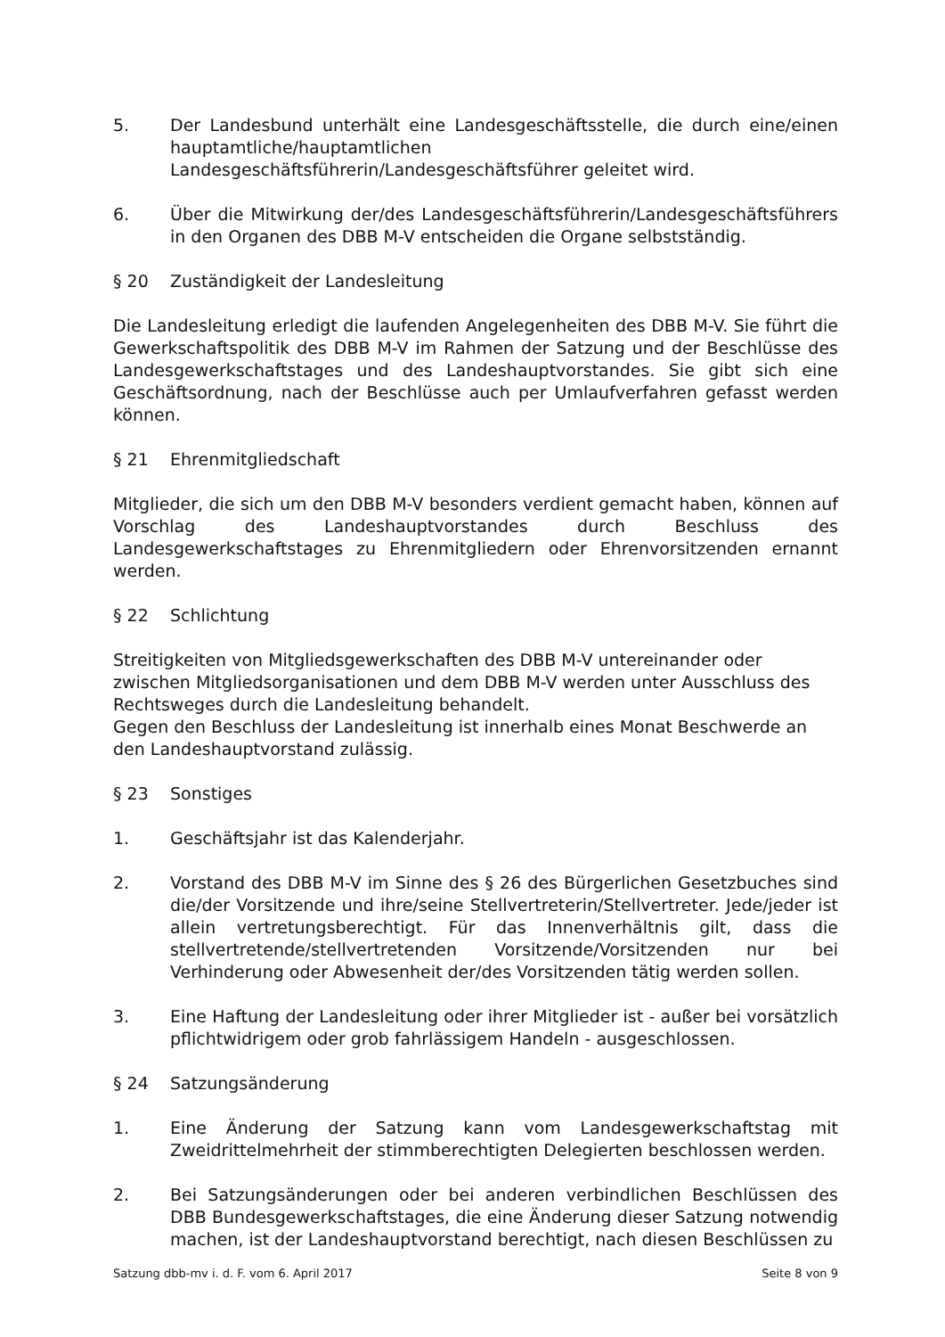5. Der Landesbund unterhält eine Landesgeschäftsstelle, die durch eine/einen hauptamtliche/hauptamtlichen Landesgeschäftsführerin/Landesgeschäftsführer geleitet wird.
6. Über die Mitwirkung der/des Landesgeschäftsführerin/Landesgeschäftsführers in den Organen des DBB M-V entscheiden die Organe selbstständig.
§ 20 Zuständigkeit der Landesleitung
Die Landesleitung erledigt die laufenden Angelegenheiten des DBB M-V. Sie führt die Gewerkschaftspolitik des DBB M-V im Rahmen der Satzung und der Beschlüsse des Landesgewerkschaftstages und des Landeshauptvorstandes. Sie gibt sich eine Geschäftsordnung, nach der Beschlüsse auch per Umlaufverfahren gefasst werden können.
§ 21 Ehrenmitgliedschaft
Mitglieder, die sich um den DBB M-V besonders verdient gemacht haben, können auf Vorschlag des Landeshauptvorstandes durch Beschluss des Landesgewerkschaftstages zu Ehrenmitgliedern oder Ehrenvorsitzenden ernannt werden.
§ 22 Schlichtung
Streitigkeiten von Mitgliedsgewerkschaften des DBB M-V untereinander oder zwischen Mitgliedsorganisationen und dem DBB M-V werden unter Ausschluss des Rechtsweges durch die Landesleitung behandelt.
Gegen den Beschluss der Landesleitung ist innerhalb eines Monat Beschwerde an den Landeshauptvorstand zulässig.
§ 23 Sonstiges
1. Geschäftsjahr ist das Kalenderjahr.
2. Vorstand des DBB M-V im Sinne des § 26 des Bürgerlichen Gesetzbuches sind die/der Vorsitzende und ihre/seine Stellvertreterin/Stellvertreter. Jede/jeder ist allein vertretungsberechtigt. Für das Innenverhältnis gilt, dass die stellvertretende/stellvertretenden Vorsitzende/Vorsitzenden nur bei Verhinderung oder Abwesenheit der/des Vorsitzenden tätig werden sollen.
3. Eine Haftung der Landesleitung oder ihrer Mitglieder ist - außer bei vorsätzlich pflichtwidrigem oder grob fahrlässigem Handeln - ausgeschlossen.
§ 24 Satzungsänderung
1. Eine Änderung der Satzung kann vom Landesgewerkschaftstag mit Zweidrittelmehrheit der stimmberechtigten Delegierten beschlossen werden.
2. Bei Satzungsänderungen oder bei anderen verbindlichen Beschlüssen des DBB Bundesgewerkschaftstages, die eine Änderung dieser Satzung notwendig machen, ist der Landeshauptvorstand berechtigt, nach diesen Beschlüssen zu
Satzung dbb-mv i. d. F. vom 6. April 2017 Seite 8 von 9